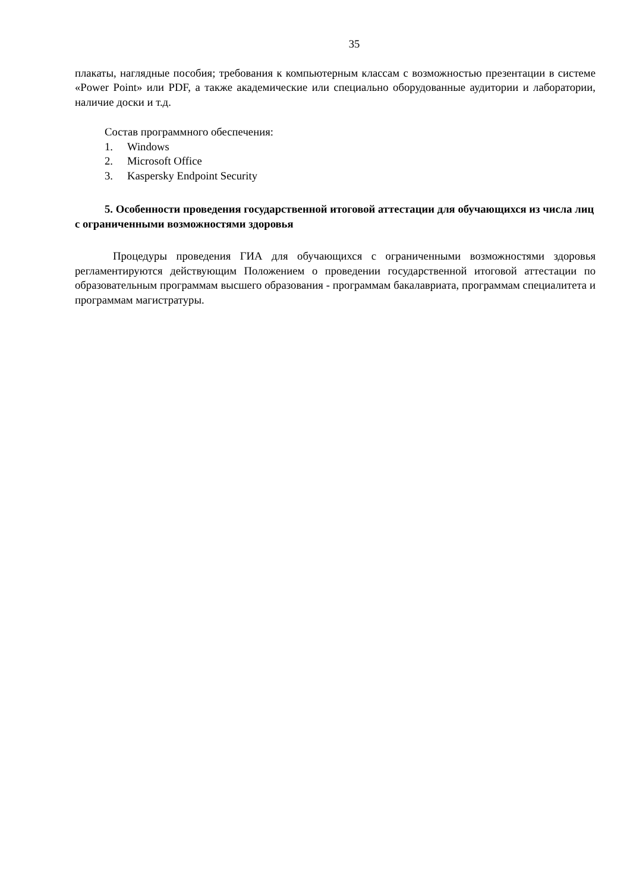35
плакаты, наглядные пособия; требования к компьютерным классам с возможностью презентации в системе «Power Point» или PDF, а также академические или специально оборудованные аудитории и лаборатории, наличие доски и т.д.
Состав программного обеспечения:
1. Windows
2. Microsoft Office
3. Kaspersky Endpoint Security
5. Особенности проведения государственной итоговой аттестации для обучающихся из числа лиц с ограниченными возможностями здоровья
Процедуры проведения ГИА для обучающихся с ограниченными возможностями здоровья регламентируются действующим Положением о проведении государственной итоговой аттестации по образовательным программам высшего образования - программам бакалавриата, программам специалитета и программам магистратуры.